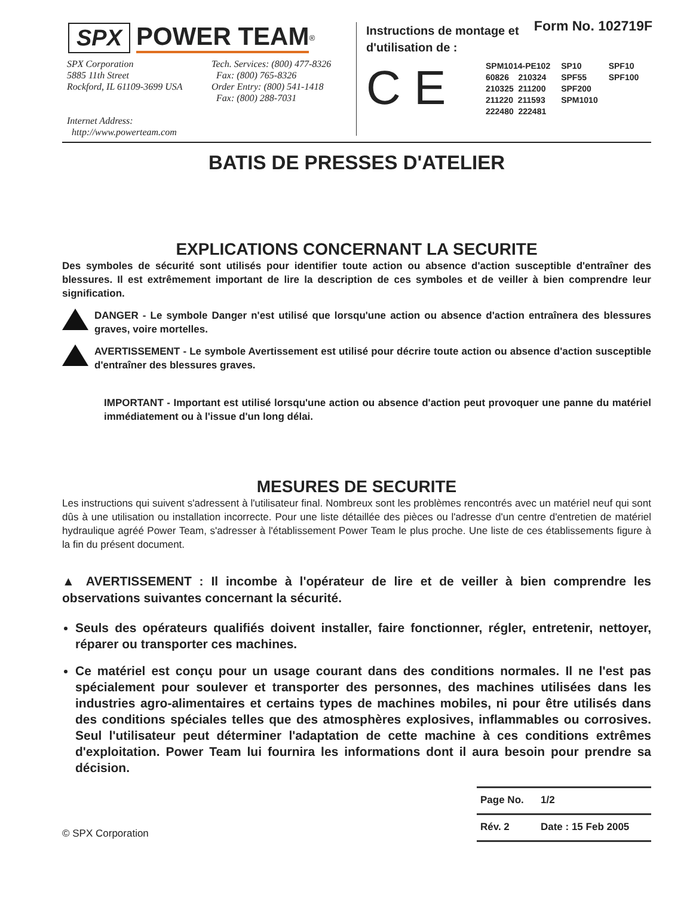Form No. 102719F
SPX POWER TEAM<sup>®</sup>
SPX Corporation
5885 11th Street
Rockford, IL 61109-3699 USA
Internet Address:
http://www.powerteam.com
Tech. Services: (800) 477-8326
Fax: (800) 765-8326
Order Entry: (800) 541-1418
Fax: (800) 288-7031
Instructions de montage et
d'utilisation de :
C E
| SPM1014-PE102 | SP10 | SPF10 |
| 60826 210324 | SPF55 | SPF100 |
| 210325 211200 | SPF200 | |
| 211220 211593 | SPM1010 | |
| 222480 222481 | | |
BATIS DE PRESSES D'ATELIER
EXPLICATIONS CONCERNANT LA SECURITE
Des symboles de sécurité sont utilisés pour identifier toute action ou absence d'action susceptible d'entraîner des blessures. Il est extrêmement important de lire la description de ces symboles et de veiller à bien comprendre leur signification.
DANGER - Le symbole Danger n'est utilisé que lorsqu'une action ou absence d'action entraînera des blessures graves, voire mortelles.
AVERTISSEMENT - Le symbole Avertissement est utilisé pour décrire toute action ou absence d'action susceptible d'entraîner des blessures graves.
IMPORTANT - Important est utilisé lorsqu'une action ou absence d'action peut provoquer une panne du matériel immédiatement ou à l'issue d'un long délai.
MESURES DE SECURITE
Les instructions qui suivent s'adressent à l'utilisateur final. Nombreux sont les problèmes rencontrés avec un matériel neuf qui sont dûs à une utilisation ou installation incorrecte. Pour une liste détaillée des pièces ou l'adresse d'un centre d'entretien de matériel hydraulique agréé Power Team, s'adresser à l'établissement Power Team le plus proche. Une liste de ces établissements figure à la fin du présent document.
▲ AVERTISSEMENT : Il incombe à l'opérateur de lire et de veiller à bien comprendre les observations suivantes concernant la sécurité.
Seuls des opérateurs qualifiés doivent installer, faire fonctionner, régler, entretenir, nettoyer, réparer ou transporter ces machines.
Ce matériel est conçu pour un usage courant dans des conditions normales. Il ne l'est pas spécialement pour soulever et transporter des personnes, des machines utilisées dans les industries agro-alimentaires et certains types de machines mobiles, ni pour être utilisés dans des conditions spéciales telles que des atmosphères explosives, inflammables ou corrosives. Seul l'utilisateur peut déterminer l'adaptation de cette machine à ces conditions extrêmes d'exploitation. Power Team lui fournira les informations dont il aura besoin pour prendre sa décision.
© SPX Corporation
| Page No. | 1/2 |
| Rév. 2 | Date : 15 Feb 2005 |